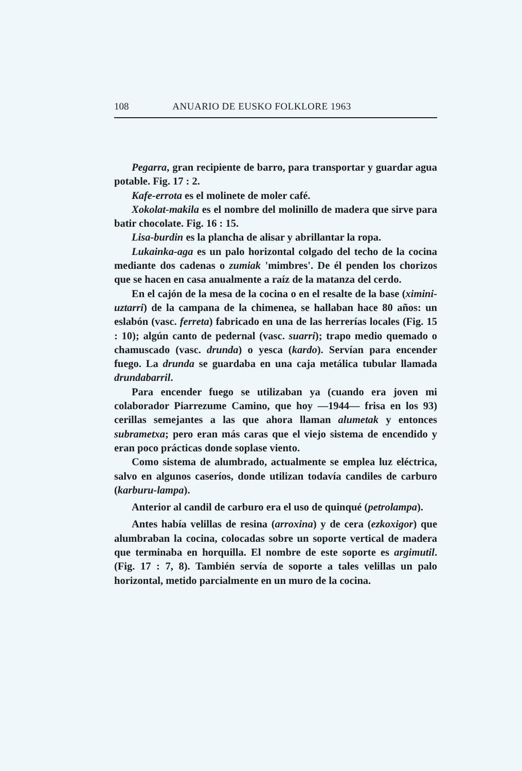108 ANUARIO DE EUSKO FOLKLORE 1963
Pegarra, gran recipiente de barro, para transportar y guardar agua potable. Fig. 17 : 2.
Kafe-errota es el molinete de moler café.
Xokolat-makila es el nombre del molinillo de madera que sirve para batir chocolate. Fig. 16 : 15.
Lisa-burdin es la plancha de alisar y abrillantar la ropa.
Lukainka-aga es un palo horizontal colgado del techo de la cocina mediante dos cadenas o zumiak 'mimbres'. De él penden los chorizos que se hacen en casa anualmente a raíz de la matanza del cerdo.
En el cajón de la mesa de la cocina o en el resalte de la base (ximini-uztarri) de la campana de la chimenea, se hallaban hace 80 años: un eslabón (vasc. ferreta) fabricado en una de las herrerías locales (Fig. 15 : 10); algún canto de pedernal (vasc. suarri); trapo medio quemado o chamuscado (vasc. drunda) o yesca (kardo). Servían para encender fuego. La drunda se guardaba en una caja metálica tubular llamada drundabarril.
Para encender fuego se utilizaban ya (cuando era joven mi colaborador Piarrezume Camino, que hoy —1944— frisa en los 93) cerillas semejantes a las que ahora llaman alumetak y entonces subrametxa; pero eran más caras que el viejo sistema de encendido y eran poco prácticas donde soplase viento.
Como sistema de alumbrado, actualmente se emplea luz eléctrica, salvo en algunos caseríos, donde utilizan todavía candiles de carburo (karburu-lampa).
Anterior al candil de carburo era el uso de quinqué (petrolampa).
Antes había velillas de resina (arroxina) y de cera (ezkoxigor) que alumbraban la cocina, colocadas sobre un soporte vertical de madera que terminaba en horquilla. El nombre de este soporte es argimutil. (Fig. 17 : 7, 8). También servía de soporte a tales velillas un palo horizontal, metido parcialmente en un muro de la cocina.